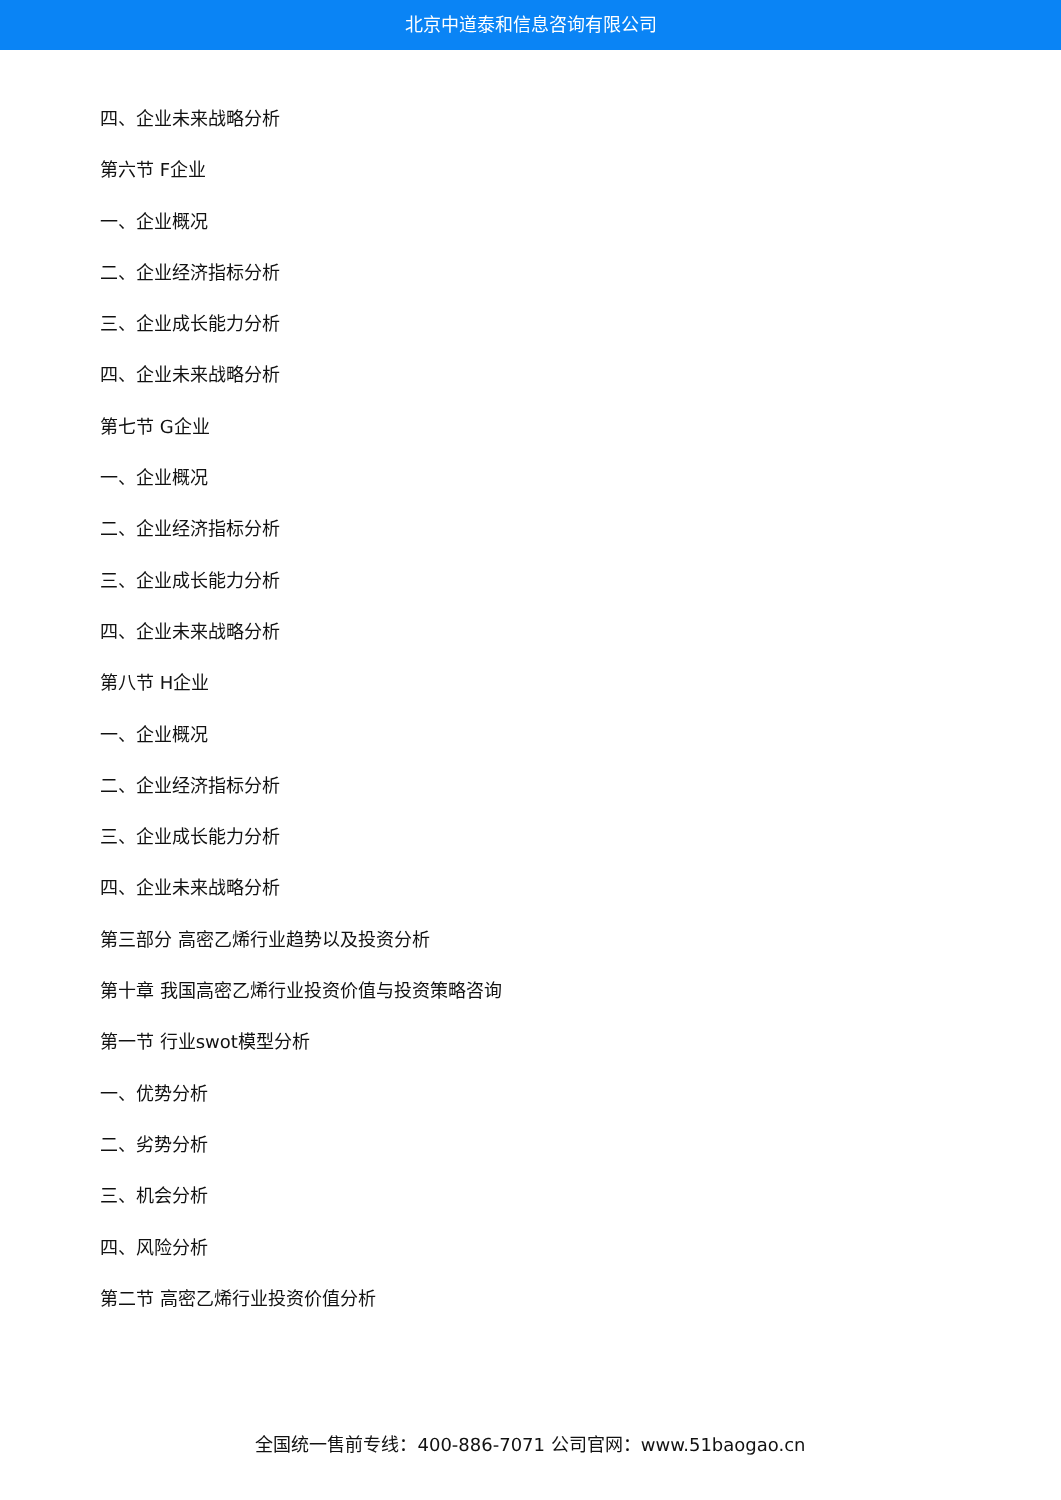北京中道泰和信息咨询有限公司
四、企业未来战略分析
第六节 F企业
一、企业概况
二、企业经济指标分析
三、企业成长能力分析
四、企业未来战略分析
第七节 G企业
一、企业概况
二、企业经济指标分析
三、企业成长能力分析
四、企业未来战略分析
第八节 H企业
一、企业概况
二、企业经济指标分析
三、企业成长能力分析
四、企业未来战略分析
第三部分 高密乙烯行业趋势以及投资分析
第十章 我国高密乙烯行业投资价值与投资策略咨询
第一节 行业swot模型分析
一、优势分析
二、劣势分析
三、机会分析
四、风险分析
第二节 高密乙烯行业投资价值分析
全国统一售前专线：400-886-7071 公司官网：www.51baogao.cn